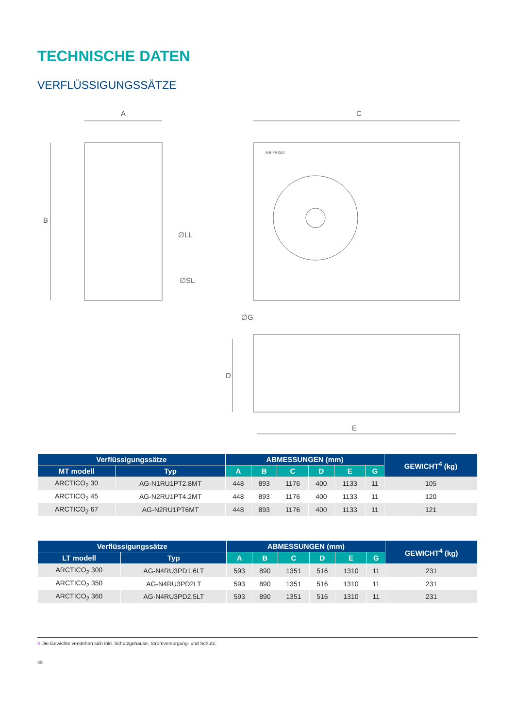TECHNISCHE DATEN
VERFLÜSSIGUNGSSÄTZE
A
C
B
D
E
∅LL
∅SL
∅G
MB FRIGO
| Verflüssigungssätze | | ABMESSUNGEN (mm) | | | | | | GEWICHT<sup>4</sup> (kg) |
| --- | --- | --- | --- | --- | --- | --- | --- | --- |
| MT modell | Typ | A | B | C | D | E | G | |
| ARCTICO<sub>2</sub> 30 | AG-N1RU1PT2.8MT | 448 | 893 | 1176 | 400 | 1133 | 11 | 105 |
| ARCTICO<sub>2</sub> 45 | AG-N2RU1PT4.2MT | 448 | 893 | 1176 | 400 | 1133 | 11 | 120 |
| ARCTICO<sub>2</sub> 67 | AG-N2RU1PT6MT | 448 | 893 | 1176 | 400 | 1133 | 11 | 121 |
| Verflüssigungssätze | | ABMESSUNGEN (mm) | | | | | | GEWICHT<sup>4</sup> (kg) |
| --- | --- | --- | --- | --- | --- | --- | --- | --- |
| LT modell | Typ | A | B | C | D | E | G | |
| ARCTICO<sub>2</sub> 300 | AG-N4RU3PD1.6LT | 593 | 890 | 1351 | 516 | 1310 | 11 | 231 |
| ARCTICO<sub>2</sub> 350 | AG-N4RU3PD2LT | 593 | 890 | 1351 | 516 | 1310 | 11 | 231 |
| ARCTICO<sub>2</sub> 360 | AG-N4RU3PD2.5LT | 593 | 890 | 1351 | 516 | 1310 | 11 | 231 |
4 Die Gewichte verstehen sich inkl. Schutzgehäuse, Stromversorgung- und Schutz.
48